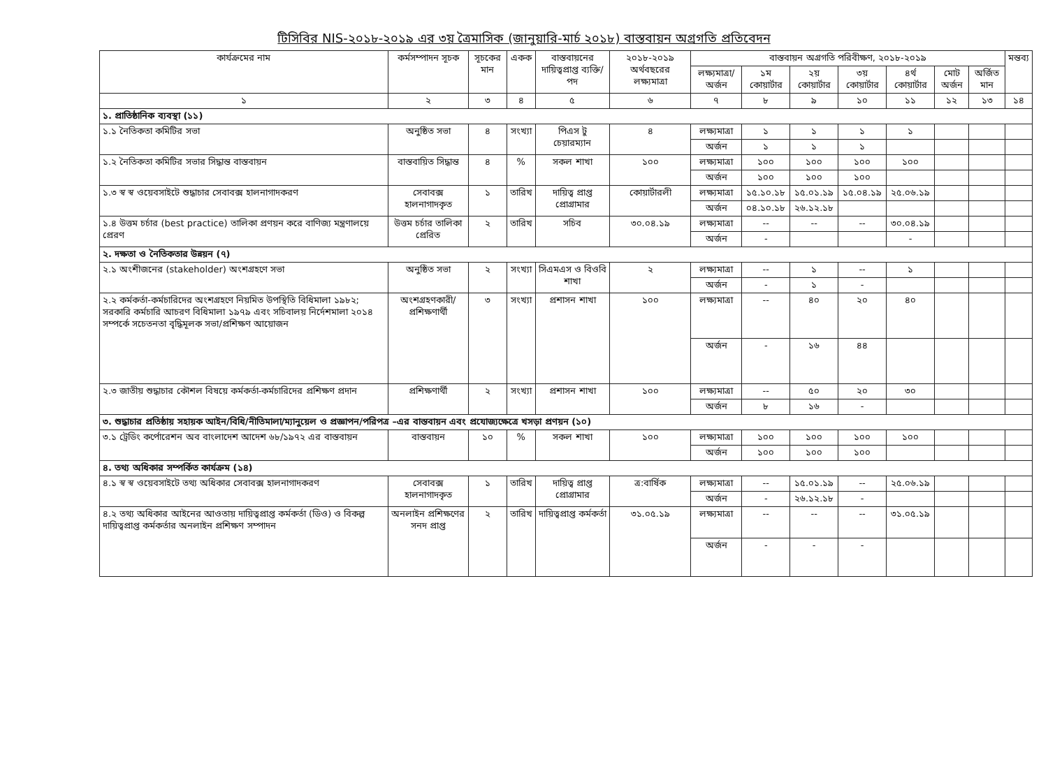টিসিবির NIS-২০১৮-২০১৯ এর ৩য় ত্রৈমাসিক (জানুয়ারি-মার্চ ২০১৮) বাস্তবায়ন অগ্রগতি প্রতিবেদন
| কার্যক্রমের নাম | কর্মসম্পাদন সূচক | সূচকের মান | একক | বাস্তবায়নের দায়িত্বপ্রাপ্ত ব্যক্তি/পদ | ২০১৮-২০১৯ অর্থবছরের লক্ষ্যমাত্রা | বাস্তবায়ন অগ্রগতি পরিবীক্ষণ, ২০১৮-২০১৯ | | | | | | | মন্তব্য |
| --- | --- | --- | --- | --- | --- | --- | --- | --- | --- | --- | --- | --- | --- |
| | | | | | | লক্ষ্যমাত্রা/ অর্জন | ১ম কোয়ার্টার | ২য় কোয়ার্টার | ৩য় কোয়ার্টার | ৪র্থ কোয়ার্টার | মোট অর্জন | অর্জিত মান | |
| ১ | ২ | ৩ | ৪ | ৫ | ৬ | ৭ | ৮ | ৯ | ১০ | ১১ | ১২ | ১৩ | ১৪ |
| ১. প্রাতিষ্ঠানিক ব্যবস্থা (১১) | | | | | | | | | | | | | |
| ১.১ নৈতিকতা কমিটির সভা | অনুষ্ঠিত সভা | ৪ | সংখ্যা | পিএস টু চেয়ারম্যান | ৪ | লক্ষ্যমাত্রা | ১ | ১ | ১ | ১ | | | |
| | | | | | | অর্জন | ১ | ১ | ১ | | | | |
| ১.২ নৈতিকতা কমিটির সভার সিদ্ধান্ত বাস্তবায়ন | বাস্তবায়িত সিদ্ধান্ত | ৪ | % | সকল শাখা | ১০০ | লক্ষ্যমাত্রা | ১০০ | ১০০ | ১০০ | ১০০ | | | |
| | | | | | | অর্জন | ১০০ | ১০০ | ১০০ | | | | |
| ১.৩ স্ব স্ব ওয়েবসাইটে শুদ্ধাচার সেবাবক্স হালনাগাদকরণ | সেবাবক্স হালনাগাদকৃত | ১ | তারিখ | দায়িত্ব প্রাপ্ত প্রোগ্রামার | কোয়ার্টারলী | লক্ষ্যমাত্রা | ১৫.১০.১৮ | ১৫.০১.১৯ | ১৫.০৪.১৯ | ২৫.০৬.১৯ | | | |
| | | | | | | অর্জন | ০৪.১০.১৮ | ২৬.১২.১৮ | | | | | |
| ১.৪ উত্তম চর্চার (best practice) তালিকা প্রণয়ন করে বাণিজ্য মন্ত্রণালয়ে প্রেরণ | উত্তম চর্চার তালিকা প্রেরিত | ২ | তারিখ | সচিব | ৩০.০৪.১৯ | লক্ষ্যমাত্রা | -- | -- | -- | ৩০.০৪.১৯ | | | |
| | | | | | | অর্জন | - | | | - | | | |
| ২. দক্ষতা ও নৈতিকতার উন্নয়ন (৭) | | | | | | | | | | | | | |
| ২.১ অংশীজনের (stakeholder) অংশগ্রহণে সভা | অনুষ্ঠিত সভা | ২ | সংখ্যা | সিএমএস ও বিওবি শাখা | ২ | লক্ষ্যমাত্রা | -- | ১ | -- | ১ | | | |
| | | | | | | অর্জন | - | ১ | - | | | | |
| ২.২ কর্মকর্তা-কর্মচারিদের অংশগ্রহণে নিয়মিত উপস্থিতি বিধিমালা ১৯৮২; সরকারি কর্মচারি আচরণ বিধিমালা ১৯৭৯ এবং সচিবালয় নির্দেশমালা ২০১৪ সম্পর্কে সচেতনতা বৃদ্ধিমূলক সভা/প্রশিক্ষণ আয়োজন | অংশগ্রহণকারী/ প্রশিক্ষণার্থী | ৩ | সংখ্যা | প্রশাসন শাখা | ১০০ | লক্ষ্যমাত্রা | -- | ৪০ | ২০ | ৪০ | | | |
| | | | | | | অর্জন | - | ১৬ | ৪৪ | | | | |
| ২.৩ জাতীয় শুদ্ধাচার কৌশল বিষয়ে কর্মকর্তা-কর্মচারিদের প্রশিক্ষণ প্রদান | প্রশিক্ষণার্থী | ২ | সংখ্যা | প্রশাসন শাখা | ১০০ | লক্ষ্যমাত্রা | -- | ৫০ | ২০ | ৩০ | | | |
| | | | | | | অর্জন | ৮ | ১৬ | - | | | | |
| ৩. শুদ্ধাচার প্রতিষ্ঠায় সহায়ক আইন/বিধি/নীতিমালা/ম্যানুয়েল ও প্রজ্ঞাপন/পরিপত্র –এর বাস্তবায়ন এবং প্রযোজ্যক্ষেত্রে খসড়া প্রণয়ন (১০) | | | | | | | | | | | | | |
| ৩.১ ট্রেডিং কর্পোরেশন অব বাংলাদেশ আদেশ ৬৮/১৯৭২ এর বাস্তবায়ন | বাস্তবায়ন | ১০ | % | সকল শাখা | ১০০ | লক্ষ্যমাত্রা | ১০০ | ১০০ | ১০০ | ১০০ | | | |
| | | | | | | অর্জন | ১০০ | ১০০ | ১০০ | | | | |
| ৪. তথ্য অধিকার সম্পর্কিত কার্যক্রম (১৪) | | | | | | | | | | | | | |
| ৪.১ স্ব স্ব ওয়েবসাইটে তথ্য অধিকার সেবাবক্স হালনাগাদকরণ | সেবাবক্স হালনাগাদকৃত | ১ | তারিখ | দায়িত্ব প্রাপ্ত প্রোগ্রামার | ত্র:বার্ষিক | লক্ষ্যমাত্রা | -- | ১৫.০১.১৯ | -- | ২৫.০৬.১৯ | | | |
| | | | | | | অর্জন | - | ২৬.১২.১৮ | - | | | | |
| ৪.২ তথ্য অধিকার আইনের আওতায় দায়িত্বপ্রাপ্ত কর্মকর্তা (ডিও) ও বিকল্প দায়িত্বপ্রাপ্ত কর্মকর্তার অনলাইন প্রশিক্ষণ সম্পাদন | অনলাইন প্রশিক্ষণের সনদ প্রাপ্ত | ২ | তারিখ | দায়িত্বপ্রাপ্ত কর্মকর্তা | ৩১.০৫.১৯ | লক্ষ্যমাত্রা | -- | -- | -- | ৩১.০৫.১৯ | | | |
| | | | | | | অর্জন | - | - | - | | | | |